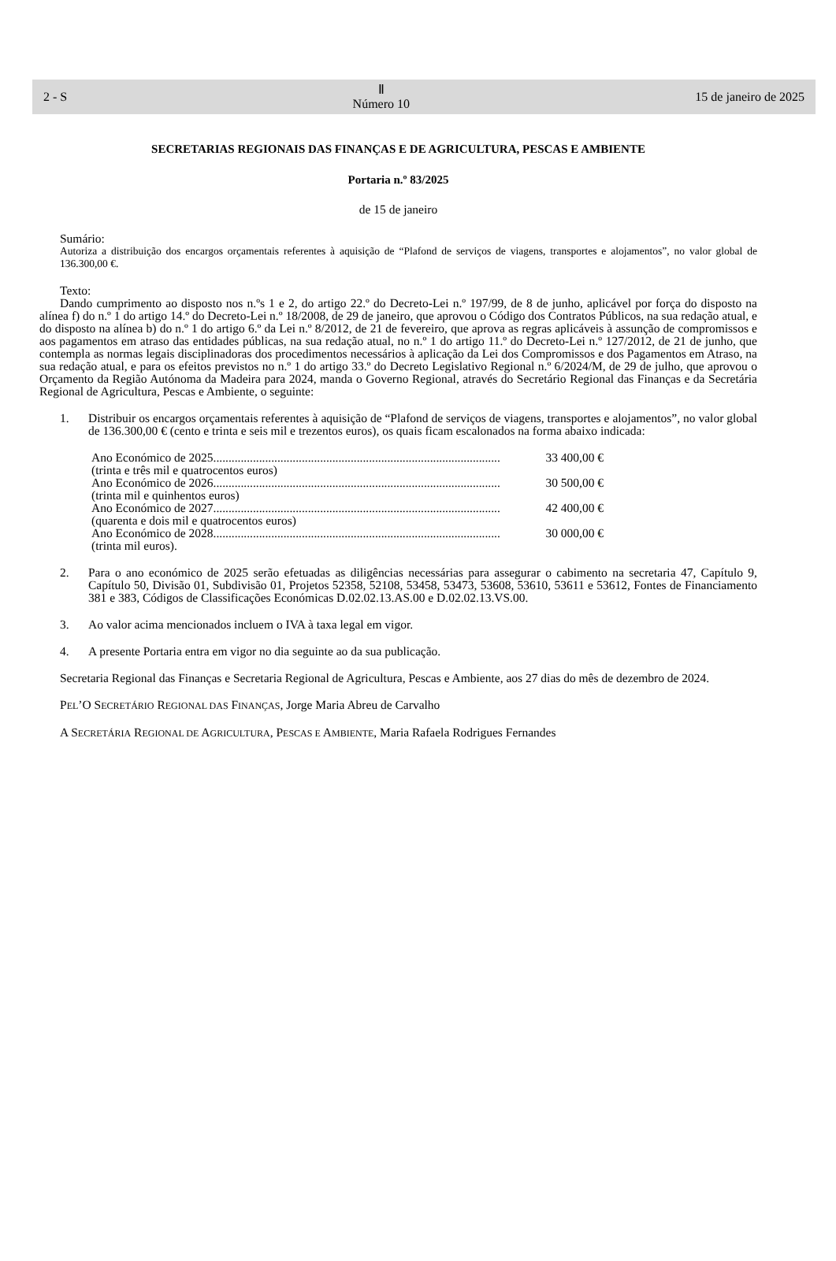2 - S Ⅱ
Número 10 15 de janeiro de 2025
SECRETARIAS REGIONAIS DAS FINANÇAS E DE AGRICULTURA, PESCAS E AMBIENTE
Portaria n.º 83/2025
de 15 de janeiro
Sumário:
Autoriza a distribuição dos encargos orçamentais referentes à aquisição de “Plafond de serviços de viagens, transportes e alojamentos”, no valor global de 136.300,00 €.
Texto:
Dando cumprimento ao disposto nos n.ºs 1 e 2, do artigo 22.º do Decreto-Lei n.º 197/99, de 8 de junho, aplicável por força do disposto na alínea f) do n.º 1 do artigo 14.º do Decreto-Lei n.º 18/2008, de 29 de janeiro, que aprovou o Código dos Contratos Públicos, na sua redação atual, e do disposto na alínea b) do n.º 1 do artigo 6.º da Lei n.º 8/2012, de 21 de fevereiro, que aprova as regras aplicáveis à assunção de compromissos e aos pagamentos em atraso das entidades públicas, na sua redação atual, no n.º 1 do artigo 11.º do Decreto-Lei n.º 127/2012, de 21 de junho, que contempla as normas legais disciplinadoras dos procedimentos necessários à aplicação da Lei dos Compromissos e dos Pagamentos em Atraso, na sua redação atual, e para os efeitos previstos no n.º 1 do artigo 33.º do Decreto Legislativo Regional n.º 6/2024/M, de 29 de julho, que aprovou o Orçamento da Região Autónoma da Madeira para 2024, manda o Governo Regional, através do Secretário Regional das Finanças e da Secretária Regional de Agricultura, Pescas e Ambiente, o seguinte:
1. Distribuir os encargos orçamentais referentes à aquisição de “Plafond de serviços de viagens, transportes e alojamentos”, no valor global de 136.300,00 € (cento e trinta e seis mil e trezentos euros), os quais ficam escalonados na forma abaixo indicada:
Ano Económico de 2025.............................................................................................. 33 400,00 €
(trinta e três mil e quatrocentos euros)
Ano Económico de 2026.............................................................................................. 30 500,00 €
(trinta mil e quinhentos euros)
Ano Económico de 2027.............................................................................................. 42 400,00 €
(quarenta e dois mil e quatrocentos euros)
Ano Económico de 2028.............................................................................................. 30 000,00 €
(trinta mil euros).
2. Para o ano económico de 2025 serão efetuadas as diligências necessárias para assegurar o cabimento na secretaria 47, Capítulo 9, Capítulo 50, Divisão 01, Subdivisão 01, Projetos 52358, 52108, 53458, 53473, 53608, 53610, 53611 e 53612, Fontes de Financiamento 381 e 383, Códigos de Classificações Económicas D.02.02.13.AS.00 e D.02.02.13.VS.00.
3. Ao valor acima mencionados incluem o IVA à taxa legal em vigor.
4. A presente Portaria entra em vigor no dia seguinte ao da sua publicação.
Secretaria Regional das Finanças e Secretaria Regional de Agricultura, Pescas e Ambiente, aos 27 dias do mês de dezembro de 2024.
PEL’O SECRETÁRIO REGIONAL DAS FINANÇAS, Jorge Maria Abreu de Carvalho
A SECRETÁRIA REGIONAL DE AGRICULTURA, PESCAS E AMBIENTE, Maria Rafaela Rodrigues Fernandes